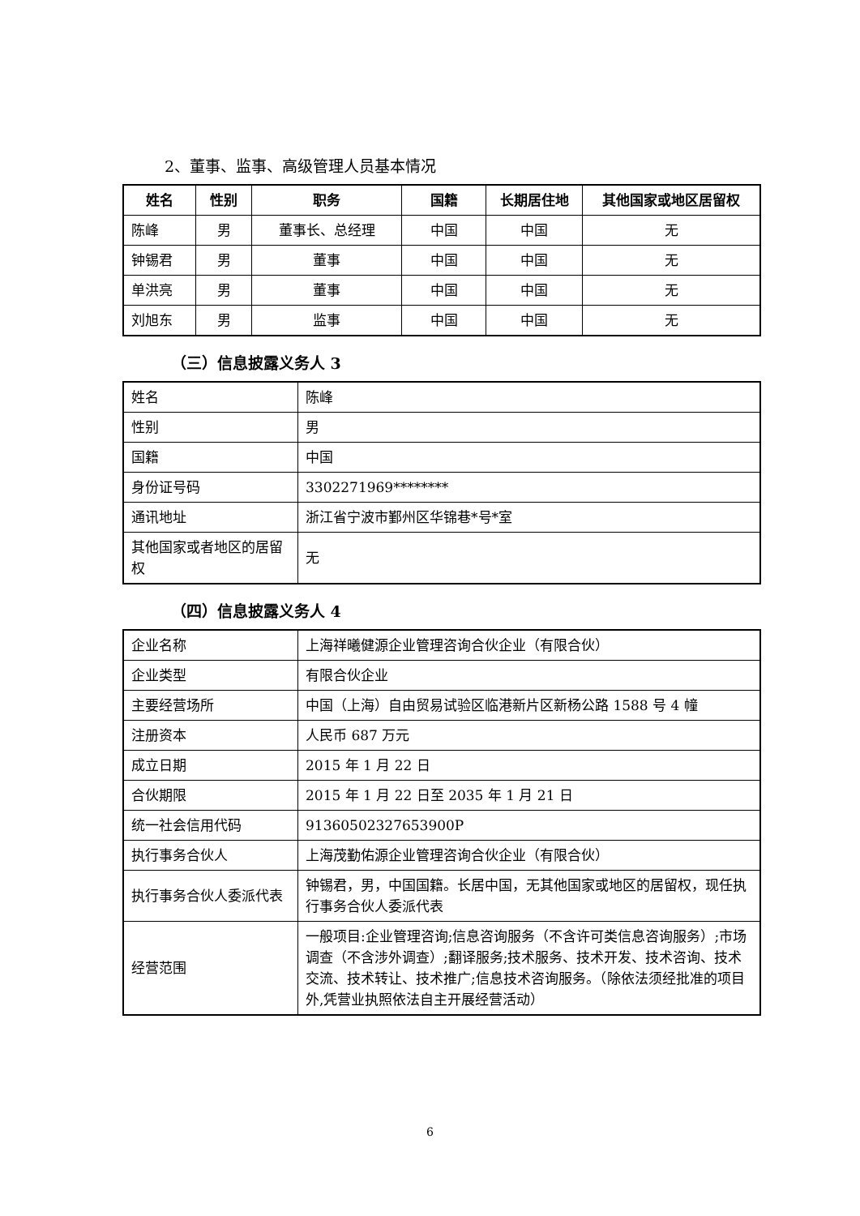2、董事、监事、高级管理人员基本情况
| 姓名 | 性别 | 职务 | 国籍 | 长期居住地 | 其他国家或地区居留权 |
| --- | --- | --- | --- | --- | --- |
| 陈峰 | 男 | 董事长、总经理 | 中国 | 中国 | 无 |
| 钟锡君 | 男 | 董事 | 中国 | 中国 | 无 |
| 单洪亮 | 男 | 董事 | 中国 | 中国 | 无 |
| 刘旭东 | 男 | 监事 | 中国 | 中国 | 无 |
（三）信息披露义务人 3
| 姓名 | 陈峰 |
| 性别 | 男 |
| 国籍 | 中国 |
| 身份证号码 | 3302271969******** |
| 通讯地址 | 浙江省宁波市鄞州区华锦巷*号*室 |
| 其他国家或者地区的居留权 | 无 |
（四）信息披露义务人 4
| 企业名称 | 上海祥曦健源企业管理咨询合伙企业（有限合伙） |
| 企业类型 | 有限合伙企业 |
| 主要经营场所 | 中国（上海）自由贸易试验区临港新片区新杨公路 1588 号 4 幢 |
| 注册资本 | 人民币 687 万元 |
| 成立日期 | 2015 年 1 月 22 日 |
| 合伙期限 | 2015 年 1 月 22 日至 2035 年 1 月 21 日 |
| 统一社会信用代码 | 91360502327653900P |
| 执行事务合伙人 | 上海茂勤佑源企业管理咨询合伙企业（有限合伙） |
| 执行事务合伙人委派代表 | 钟锡君，男，中国国籍。长居中国，无其他国家或地区的居留权，现任执行事务合伙人委派代表 |
| 经营范围 | 一般项目:企业管理咨询;信息咨询服务（不含许可类信息咨询服务）;市场调查（不含涉外调查）;翻译服务;技术服务、技术开发、技术咨询、技术交流、技术转让、技术推广;信息技术咨询服务。（除依法须经批准的项目外,凭营业执照依法自主开展经营活动） |
6